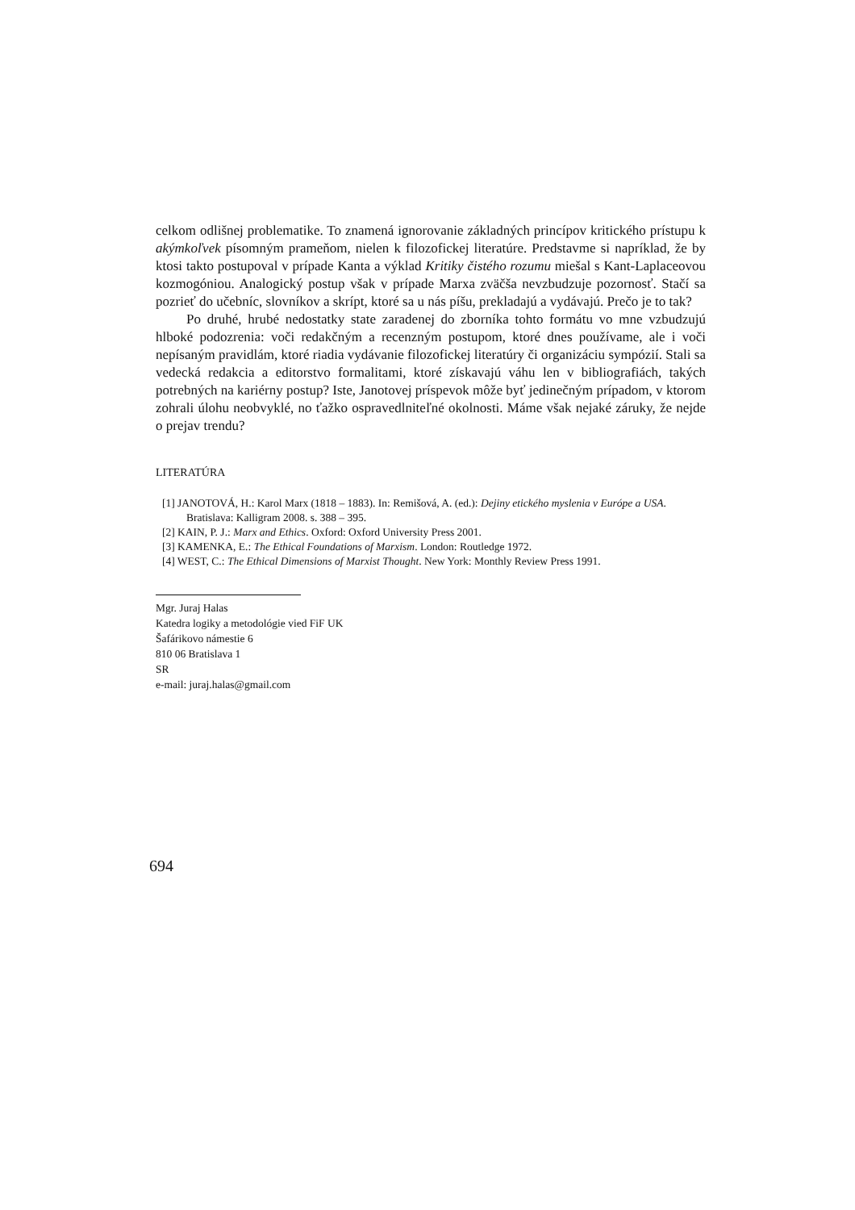celkom odlišnej problematike. To znamená ignorovanie základných princípov kritického prístupu k akýmkoľvek písomným prameňom, nielen k filozofickej literatúre. Predstavme si napríklad, že by ktosi takto postupoval v prípade Kanta a výklad Kritiky čistého rozumu miešal s Kant-Laplaceovou kozmogóniou. Analogický postup však v prípade Marxa zväčša nevzbudzuje pozornosť. Stačí sa pozrieť do učebníc, slovníkov a skrípt, ktoré sa u nás píšu, prekladajú a vydávajú. Prečo je to tak?
Po druhé, hrubé nedostatky state zaradenej do zborníka tohto formátu vo mne vzbudzujú hlboké podozrenia: voči redakčným a recenzným postupom, ktoré dnes používame, ale i voči nepísaným pravidlám, ktoré riadia vydávanie filozofickej literatúry či organizáciu sympózií. Stali sa vedecká redakcia a editorstvo formalitami, ktoré získavajú váhu len v bibliografiách, takých potrebných na kariérny postup? Iste, Janotovej príspevok môže byť jedinečným prípadom, v ktorom zohrali úlohu neobvyklé, no ťažko ospravedlniteľné okolnosti. Máme však nejaké záruky, že nejde o prejav trendu?
LITERATÚRA
[1] JANOTOVÁ, H.: Karol Marx (1818 – 1883). In: Remišová, A. (ed.): Dejiny etického myslenia v Európe a USA. Bratislava: Kalligram 2008. s. 388 – 395.
[2] KAIN, P. J.: Marx and Ethics. Oxford: Oxford University Press 2001.
[3] KAMENKA, E.: The Ethical Foundations of Marxism. London: Routledge 1972.
[4] WEST, C.: The Ethical Dimensions of Marxist Thought. New York: Monthly Review Press 1991.
Mgr. Juraj Halas
Katedra logiky a metodológie vied FiF UK
Šafárikovo námestie 6
810 06 Bratislava 1
SR
e-mail: juraj.halas@gmail.com
694